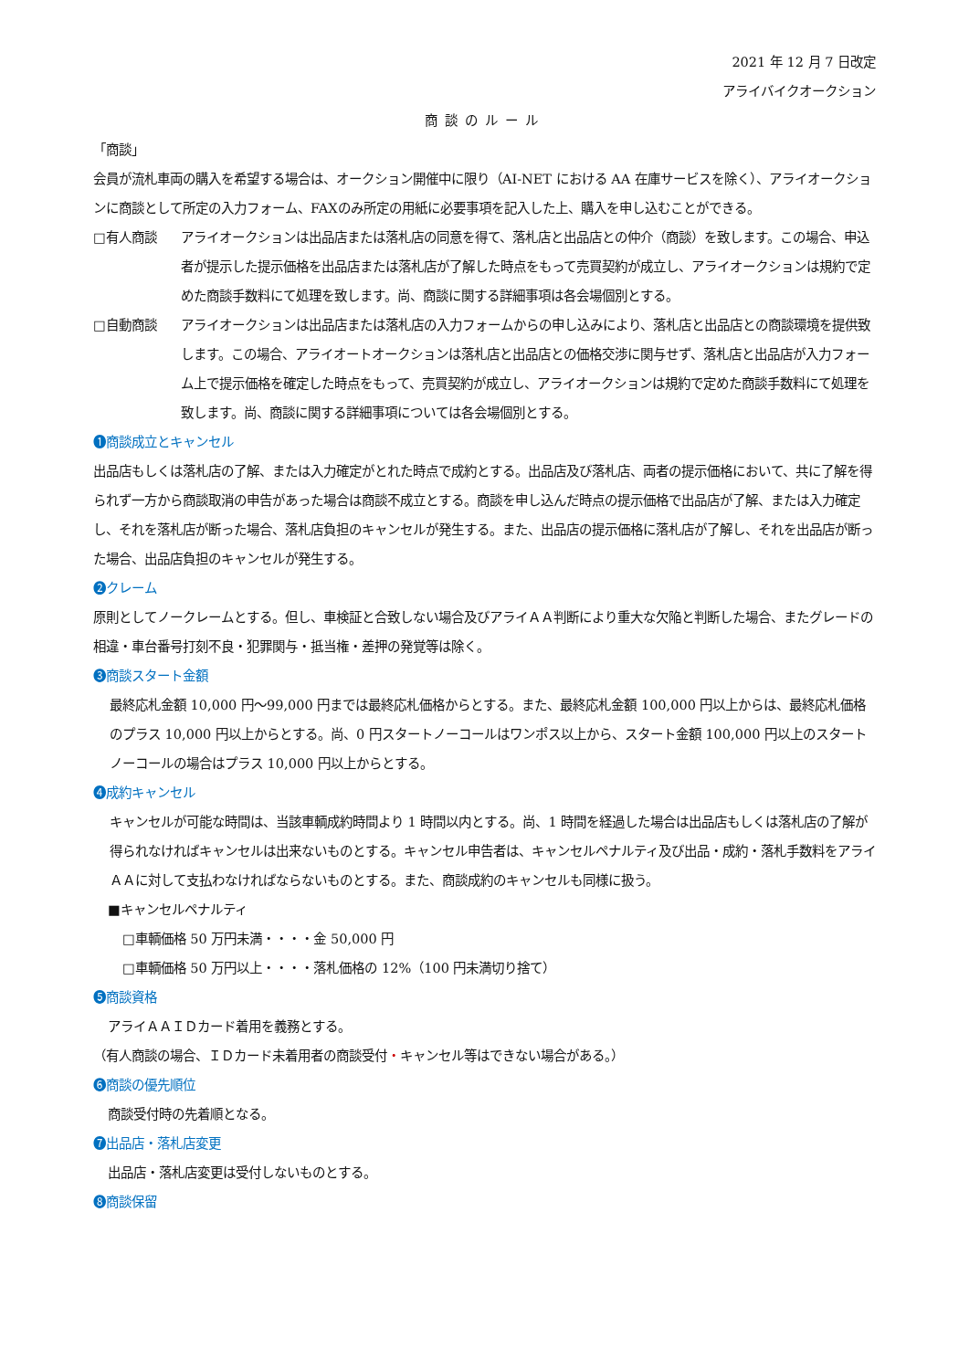2021 年 12 月 7 日改定
アライバイクオークション
商談のルール
「商談」
会員が流札車両の購入を希望する場合は、オークション開催中に限り（AI‐NET における AA 在庫サービスを除く）、アライオークションに商談として所定の入力フォーム、FAXのみ所定の用紙に必要事項を記入した上、購入を申し込むことができる。
□有人商談 アライオークションは出品店または落札店の同意を得て、落札店と出品店との仲介（商談）を致します。この場合、申込者が提示した提示価格を出品店または落札店が了解した時点をもって売買契約が成立し、アライオークションは規約で定めた商談手数料にて処理を致します。尚、商談に関する詳細事項は各会場個別とする。
□自動商談 アライオークションは出品店または落札店の入力フォームからの申し込みにより、落札店と出品店との商談環境を提供致します。この場合、アライオートオークションは落札店と出品店との価格交渉に関与せず、落札店と出品店が入力フォーム上で提示価格を確定した時点をもって、売買契約が成立し、アライオークションは規約で定めた商談手数料にて処理を致します。尚、商談に関する詳細事項については各会場個別とする。
❶商談成立とキャンセル
出品店もしくは落札店の了解、または入力確定がとれた時点で成約とする。出品店及び落札店、両者の提示価格において、共に了解を得られず一方から商談取消の申告があった場合は商談不成立とする。商談を申し込んだ時点の提示価格で出品店が了解、または入力確定し、それを落札店が断った場合、落札店負担のキャンセルが発生する。また、出品店の提示価格に落札店が了解し、それを出品店が断った場合、出品店負担のキャンセルが発生する。
❷クレーム
原則としてノークレームとする。但し、車検証と合致しない場合及びアライＡＡ判断により重大な欠陥と判断した場合、またグレードの相違・車台番号打刻不良・犯罪関与・抵当権・差押の発覚等は除く。
❸商談スタート金額
最終応札金額 10,000 円～99,000 円までは最終応札価格からとする。また、最終応札金額 100,000 円以上からは、最終応札価格のプラス 10,000 円以上からとする。尚、0 円スタートノーコールはワンポス以上から、スタート金額 100,000 円以上のスタートノーコールの場合はプラス 10,000 円以上からとする。
❹成約キャンセル
キャンセルが可能な時間は、当該車輌成約時間より 1 時間以内とする。尚、1 時間を経過した場合は出品店もしくは落札店の了解が得られなければキャンセルは出来ないものとする。キャンセル申告者は、キャンセルペナルティ及び出品・成約・落札手数料をアライＡＡに対して支払わなければならないものとする。また、商談成約のキャンセルも同様に扱う。
■キャンセルペナルティ
□車輌価格 50 万円未満・・・・金 50,000 円
□車輌価格 50 万円以上・・・・落札価格の 12%（100 円未満切り捨て）
❺商談資格
アライＡＡＩＤカード着用を義務とする。
（有人商談の場合、ＩＤカード未着用者の商談受付・キャンセル等はできない場合がある。）
❻商談の優先順位
商談受付時の先着順となる。
❼出品店・落札店変更
出品店・落札店変更は受付しないものとする。
❽商談保留